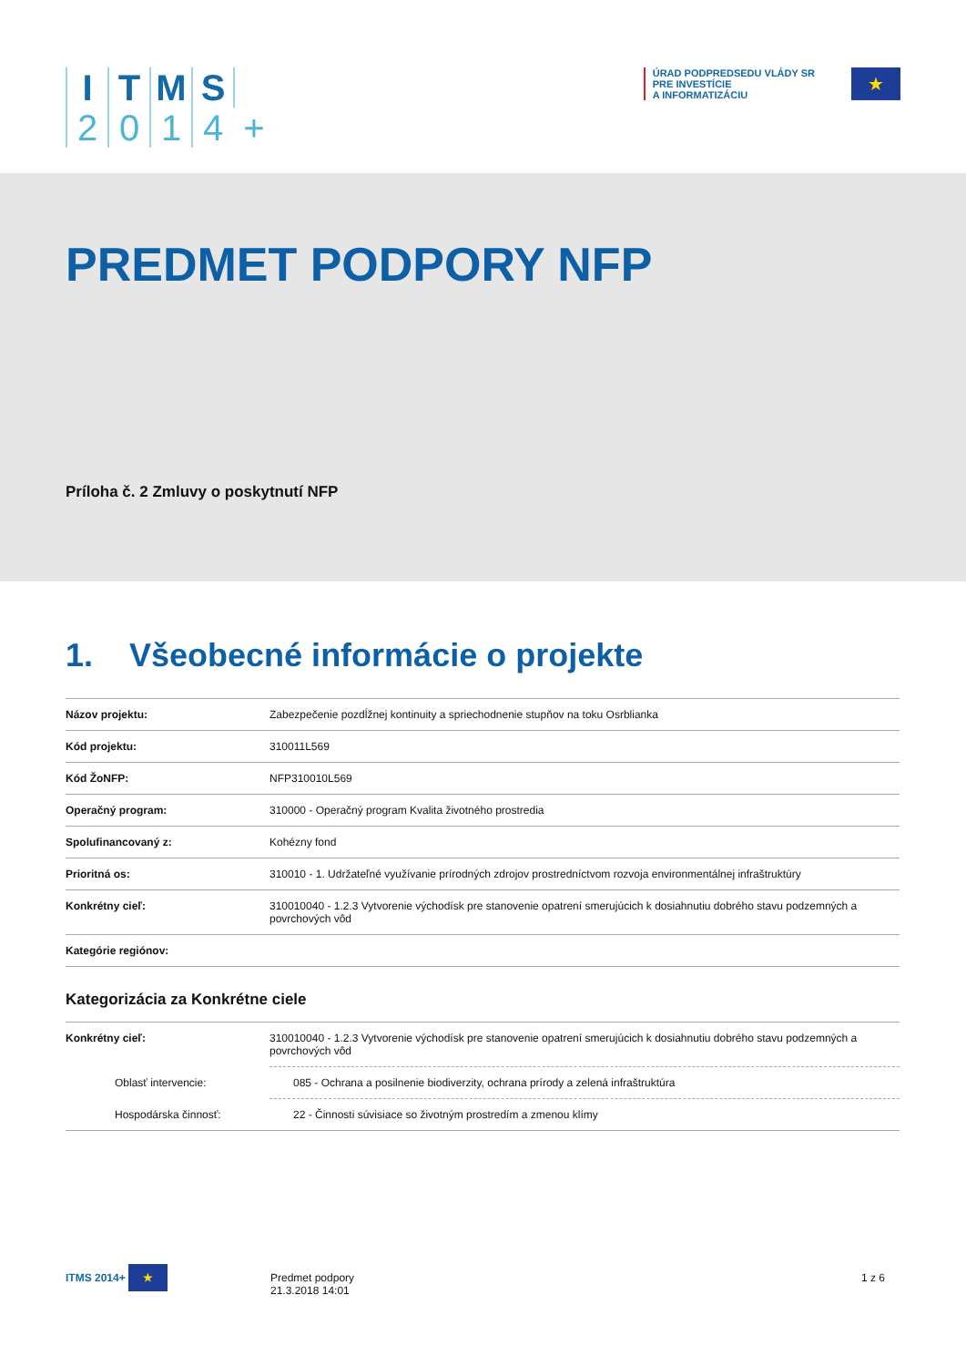ITMS 2014 +
ÚRAD PODPREDSEDU VLÁDY SR
PRE INVESTÍCIE
A INFORMATIZÁCIU
★
PREDMET PODPORY NFP
Príloha č. 2 Zmluvy o poskytnutí NFP
1. Všeobecné informácie o projekte
| Názov projektu: | Zabezpečenie pozdĺžnej kontinuity a spriechodnenie stupňov na toku Osrblianka |
| Kód projektu: | 310011L569 |
| Kód ŽoNFP: | NFP310010L569 |
| Operačný program: | 310000 - Operačný program Kvalita životného prostredia |
| Spolufinancovaný z: | Kohézny fond |
| Prioritná os: | 310010 - 1. Udržateľné využívanie prírodných zdrojov prostredníctvom rozvoja environmentálnej infraštruktúry |
| Konkrétny cieľ: | 310010040 - 1.2.3 Vytvorenie východísk pre stanovenie opatrení smerujúcich k dosiahnutiu dobrého stavu podzemných a povrchových vôd |
| Kategórie regiónov: | |
Kategorizácia za Konkrétne ciele
| Konkrétny cieľ: | 310010040 - 1.2.3 Vytvorenie východísk pre stanovenie opatrení smerujúcich k dosiahnutiu dobrého stavu podzemných a povrchových vôd |
| Oblasť intervencie: | 085 - Ochrana a posilnenie biodiverzity, ochrana prírody a zelená infraštruktúra |
| Hospodárska činnosť: | 22 - Činnosti súvisiace so životným prostredím a zmenou klímy |
ITMS 2014+ ★
Predmet podpory
21.3.2018 14:01
1 z 6